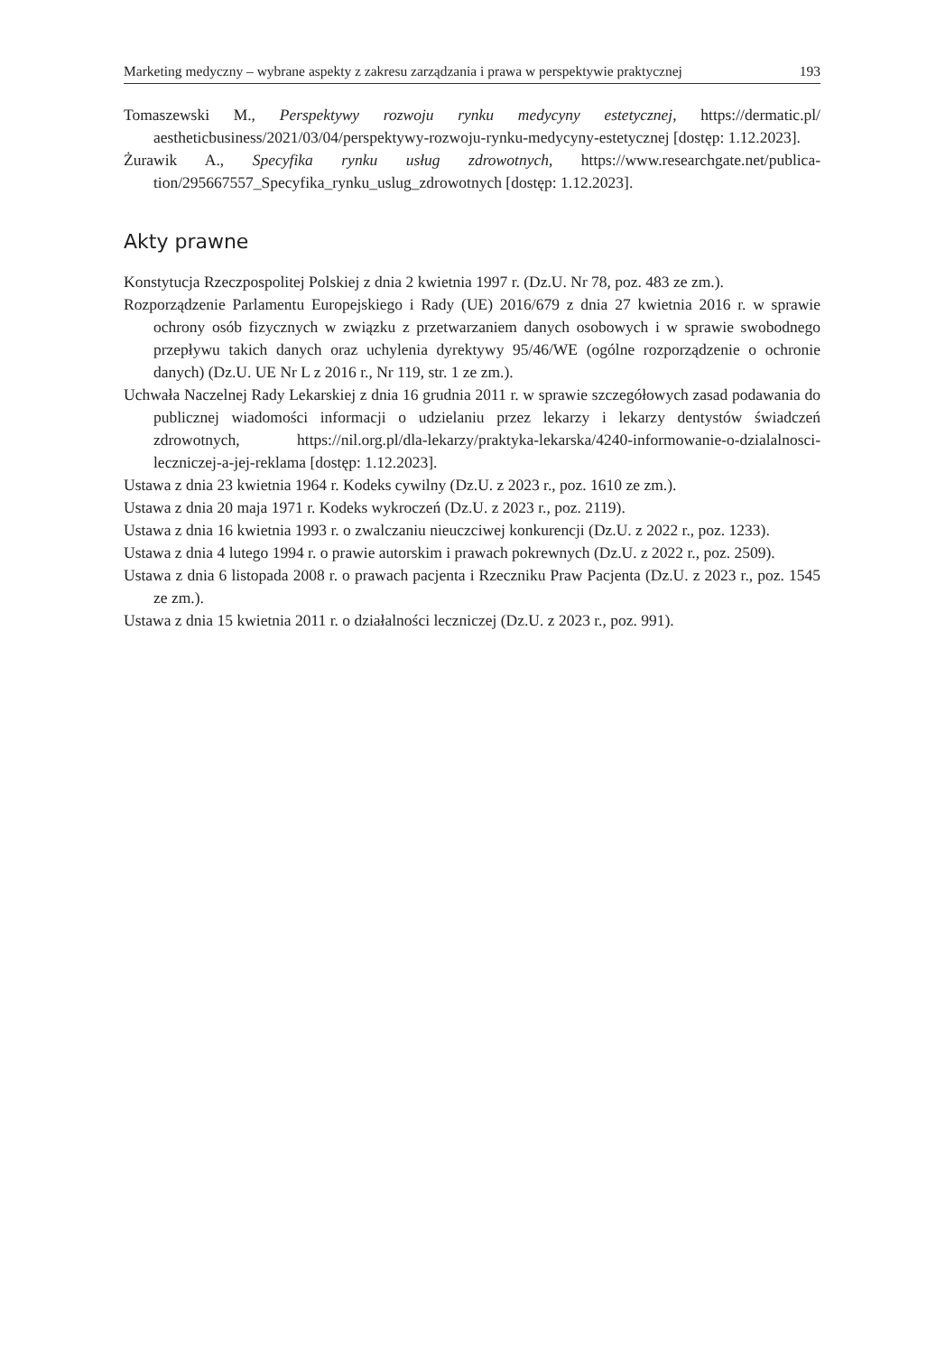Marketing medyczny – wybrane aspekty z zakresu zarządzania i prawa w perspektywie praktycznej 193
Tomaszewski M., Perspektywy rozwoju rynku medycyny estetycznej, https://dermatic.pl/ aestheticbusiness/2021/03/04/perspektywy-rozwoju-rynku-medycyny-estetycznej [dostęp: 1.12.2023].
Żurawik A., Specyfika rynku usług zdrowotnych, https://www.researchgate.net/publica-tion/295667557_Specyfika_rynku_uslug_zdrowotnych [dostęp: 1.12.2023].
Akty prawne
Konstytucja Rzeczpospolitej Polskiej z dnia 2 kwietnia 1997 r. (Dz.U. Nr 78, poz. 483 ze zm.).
Rozporządzenie Parlamentu Europejskiego i Rady (UE) 2016/679 z dnia 27 kwietnia 2016 r. w sprawie ochrony osób fizycznych w związku z przetwarzaniem danych osobowych i w sprawie swobodnego przepływu takich danych oraz uchylenia dyrektywy 95/46/WE (ogólne rozporządzenie o ochronie danych) (Dz.U. UE Nr L z 2016 r., Nr 119, str. 1 ze zm.).
Uchwała Naczelnej Rady Lekarskiej z dnia 16 grudnia 2011 r. w sprawie szczegółowych zasad podawania do publicznej wiadomości informacji o udzielaniu przez lekarzy i lekarzy dentystów świadczeń zdrowotnych, https://nil.org.pl/dla-lekarzy/praktyka-lekarska/4240-informowanie-o-dzialalnosci-leczniczej-a-jej-reklama [dostęp: 1.12.2023].
Ustawa z dnia 23 kwietnia 1964 r. Kodeks cywilny (Dz.U. z 2023 r., poz. 1610 ze zm.).
Ustawa z dnia 20 maja 1971 r. Kodeks wykroczeń (Dz.U. z 2023 r., poz. 2119).
Ustawa z dnia 16 kwietnia 1993 r. o zwalczaniu nieuczciwej konkurencji (Dz.U. z 2022 r., poz. 1233).
Ustawa z dnia 4 lutego 1994 r. o prawie autorskim i prawach pokrewnych (Dz.U. z 2022 r., poz. 2509).
Ustawa z dnia 6 listopada 2008 r. o prawach pacjenta i Rzeczniku Praw Pacjenta (Dz.U. z 2023 r., poz. 1545 ze zm.).
Ustawa z dnia 15 kwietnia 2011 r. o działalności leczniczej (Dz.U. z 2023 r., poz. 991).